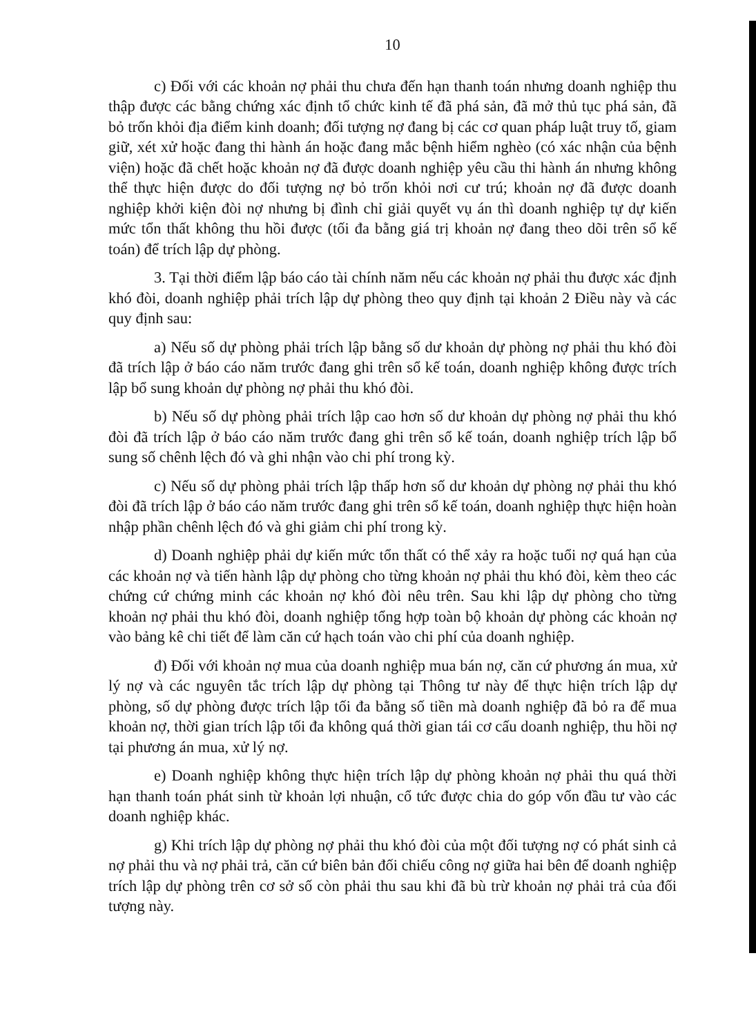10
c) Đối với các khoản nợ phải thu chưa đến hạn thanh toán nhưng doanh nghiệp thu thập được các bằng chứng xác định tổ chức kinh tế đã phá sản, đã mở thủ tục phá sản, đã bỏ trốn khỏi địa điểm kinh doanh; đối tượng nợ đang bị các cơ quan pháp luật truy tố, giam giữ, xét xử hoặc đang thi hành án hoặc đang mắc bệnh hiểm nghèo (có xác nhận của bệnh viện) hoặc đã chết hoặc khoản nợ đã được doanh nghiệp yêu cầu thi hành án nhưng không thể thực hiện được do đối tượng nợ bỏ trốn khỏi nơi cư trú; khoản nợ đã được doanh nghiệp khởi kiện đòi nợ nhưng bị đình chỉ giải quyết vụ án thì doanh nghiệp tự dự kiến mức tổn thất không thu hồi được (tối đa bằng giá trị khoản nợ đang theo dõi trên sổ kế toán) để trích lập dự phòng.
3. Tại thời điểm lập báo cáo tài chính năm nếu các khoản nợ phải thu được xác định khó đòi, doanh nghiệp phải trích lập dự phòng theo quy định tại khoản 2 Điều này và các quy định sau:
a) Nếu số dự phòng phải trích lập bằng số dư khoản dự phòng nợ phải thu khó đòi đã trích lập ở báo cáo năm trước đang ghi trên sổ kế toán, doanh nghiệp không được trích lập bổ sung khoản dự phòng nợ phải thu khó đòi.
b) Nếu số dự phòng phải trích lập cao hơn số dư khoản dự phòng nợ phải thu khó đòi đã trích lập ở báo cáo năm trước đang ghi trên sổ kế toán, doanh nghiệp trích lập bổ sung số chênh lệch đó và ghi nhận vào chi phí trong kỳ.
c) Nếu số dự phòng phải trích lập thấp hơn số dư khoản dự phòng nợ phải thu khó đòi đã trích lập ở báo cáo năm trước đang ghi trên sổ kế toán, doanh nghiệp thực hiện hoàn nhập phần chênh lệch đó và ghi giảm chi phí trong kỳ.
d) Doanh nghiệp phải dự kiến mức tổn thất có thể xảy ra hoặc tuổi nợ quá hạn của các khoản nợ và tiến hành lập dự phòng cho từng khoản nợ phải thu khó đòi, kèm theo các chứng cứ chứng minh các khoản nợ khó đòi nêu trên. Sau khi lập dự phòng cho từng khoản nợ phải thu khó đòi, doanh nghiệp tổng hợp toàn bộ khoản dự phòng các khoản nợ vào bảng kê chi tiết để làm căn cứ hạch toán vào chi phí của doanh nghiệp.
đ) Đối với khoản nợ mua của doanh nghiệp mua bán nợ, căn cứ phương án mua, xử lý nợ và các nguyên tắc trích lập dự phòng tại Thông tư này để thực hiện trích lập dự phòng, số dự phòng được trích lập tối đa bằng số tiền mà doanh nghiệp đã bỏ ra để mua khoản nợ, thời gian trích lập tối đa không quá thời gian tái cơ cấu doanh nghiệp, thu hồi nợ tại phương án mua, xử lý nợ.
e) Doanh nghiệp không thực hiện trích lập dự phòng khoản nợ phải thu quá thời hạn thanh toán phát sinh từ khoản lợi nhuận, cổ tức được chia do góp vốn đầu tư vào các doanh nghiệp khác.
g) Khi trích lập dự phòng nợ phải thu khó đòi của một đối tượng nợ có phát sinh cả nợ phải thu và nợ phải trả, căn cứ biên bản đối chiếu công nợ giữa hai bên để doanh nghiệp trích lập dự phòng trên cơ sở số còn phải thu sau khi đã bù trừ khoản nợ phải trả của đối tượng này.